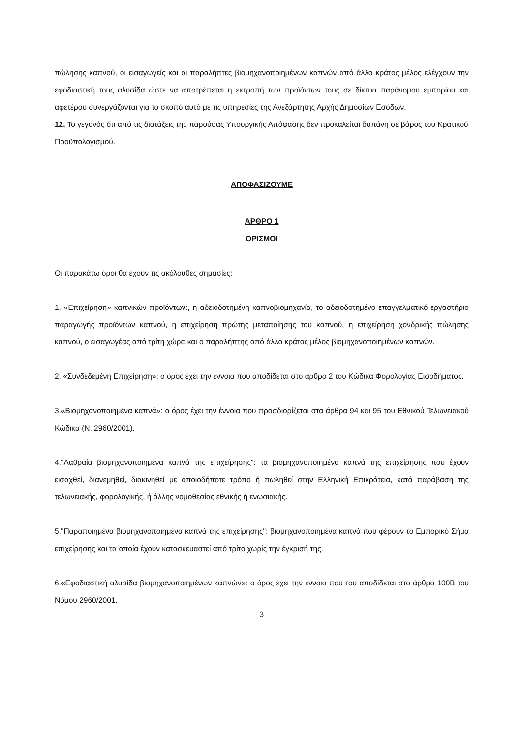πώλησης καπνού, οι εισαγωγείς και οι παραλήπτες βιομηχανοποιημένων καπνών από άλλο κράτος μέλος ελέγχουν την εφοδιαστική τους αλυσίδα ώστε να αποτρέπεται η εκτροπή των προϊόντων τους σε δίκτυα παράνομου εμπορίου και αφετέρου συνεργάζονται για το σκοπό αυτό με τις υπηρεσίες της Ανεξάρτητης Αρχής Δημοσίων Εσόδων.
12. Το γεγονός ότι από τις διατάξεις της παρούσας Υπουργικής Απόφασης δεν προκαλείται δαπάνη σε βάρος του Κρατικού Προϋπολογισμού.
ΑΠΟΦΑΣΙΖΟΥΜΕ
ΑΡΘΡΟ 1
ΟΡΙΣΜΟΙ
Οι παρακάτω όροι θα έχουν τις ακόλουθες σημασίες:
1. «Επιχείρηση» καπνικών προϊόντων:, η αδειοδοτημένη καπνοβιομηχανία, το αδειοδοτημένο επαγγελματικό εργαστήριο παραγωγής προϊόντων καπνού, η επιχείρηση πρώτης μεταποίησης του καπνού, η επιχείρηση χονδρικής πώλησης καπνού, ο εισαγωγέας από τρίτη χώρα και ο παραλήπτης από άλλο κράτος μέλος βιομηχανοποιημένων καπνών.
2. «Συνδεδεμένη Επιχείρηση»: ο όρος έχει την έννοια που αποδίδεται στο άρθρο 2 του Κώδικα Φορολογίας Εισοδήματος.
3.«Βιομηχανοποιημένα καπνά»: ο όρος έχει την έννοια που προσδιορίζεται στα άρθρα 94 και 95 του Εθνικού Τελωνειακού Κώδικα (Ν. 2960/2001).
4."Λαθραία βιομηχανοποιημένα καπνά της επιχείρησης": τα βιομηχανοποιημένα καπνά της επιχείρησης που έχουν εισαχθεί, διανεμηθεί, διακινηθεί με οποιοδήποτε τρόπο ή πωληθεί στην Ελληνική Επικράτεια, κατά παράβαση της τελωνειακής, φορολογικής, ή άλλης νομοθεσίας εθνικής ή ενωσιακής.
5."Παραποιημένα βιομηχανοποιημένα καπνά της επιχείρησης": βιομηχανοποιημένα καπνά που φέρουν το Εμπορικό Σήμα επιχείρησης και τα οποία έχουν κατασκευαστεί από τρίτο χωρίς την έγκρισή της.
6.«Εφοδιαστική αλυσίδα βιομηχανοποιημένων καπνών»: ο όρος έχει την έννοια που του αποδίδεται στο άρθρο 100Β του Νόμου 2960/2001.
3